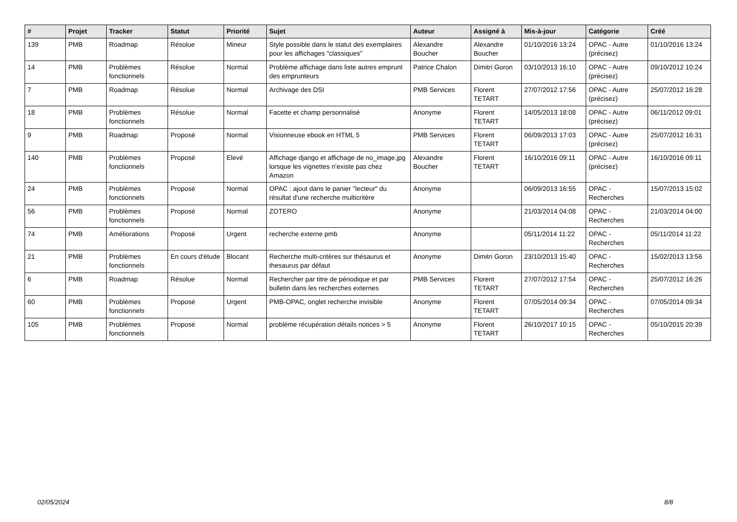| # | Projet | Tracker | Statut | Priorité | Sujet | Auteur | Assigné à | Mis-à-jour | Catégorie | Créé |
| --- | --- | --- | --- | --- | --- | --- | --- | --- | --- | --- |
| 139 | PMB | Roadmap | Résolue | Mineur | Style possible dans le statut des exemplaires pour les affichages "classiques" | Alexandre Boucher | Alexandre Boucher | 01/10/2016 13:24 | OPAC - Autre (précisez) | 01/10/2016 13:24 |
| 14 | PMB | Problèmes fonctionnels | Résolue | Normal | Problème affichage dans liste autres emprunt des emprunteurs | Patrice Chalon | Dimitri Goron | 03/10/2013 16:10 | OPAC - Autre (précisez) | 09/10/2012 10:24 |
| 7 | PMB | Roadmap | Résolue | Normal | Archivage des DSI | PMB Services | Florent TETART | 27/07/2012 17:56 | OPAC - Autre (précisez) | 25/07/2012 16:28 |
| 18 | PMB | Problèmes fonctionnels | Résolue | Normal | Facette et champ personnalisé | Anonyme | Florent TETART | 14/05/2013 18:08 | OPAC - Autre (précisez) | 06/11/2012 09:01 |
| 9 | PMB | Roadmap | Proposé | Normal | Visionneuse ebook en HTML 5 | PMB Services | Florent TETART | 06/09/2013 17:03 | OPAC - Autre (précisez) | 25/07/2012 16:31 |
| 140 | PMB | Problèmes fonctionnels | Proposé | Elevé | Affichage django et affichage de no_image.jpg lorsque les vignettes n'existe pas chez Amazon | Alexandre Boucher | Florent TETART | 16/10/2016 09:11 | OPAC - Autre (précisez) | 16/10/2016 09:11 |
| 24 | PMB | Problèmes fonctionnels | Proposé | Normal | OPAC : ajout dans le panier "lecteur" du résultat d'une recherche multicritère | Anonyme | | 06/09/2013 16:55 | OPAC - Recherches | 15/07/2013 15:02 |
| 56 | PMB | Problèmes fonctionnels | Proposé | Normal | ZOTERO | Anonyme | | 21/03/2014 04:08 | OPAC - Recherches | 21/03/2014 04:00 |
| 74 | PMB | Améliorations | Proposé | Urgent | recherche externe pmb | Anonyme | | 05/11/2014 11:22 | OPAC - Recherches | 05/11/2014 11:22 |
| 21 | PMB | Problèmes fonctionnels | En cours d'étude | Blocant | Recherche multi-critères sur thésaurus et thesaurus par défaut | Anonyme | Dimitri Goron | 23/10/2013 15:40 | OPAC - Recherches | 15/02/2013 13:56 |
| 6 | PMB | Roadmap | Résolue | Normal | Rechercher par titre de périodique et par bulletin dans les recherches externes | PMB Services | Florent TETART | 27/07/2012 17:54 | OPAC - Recherches | 25/07/2012 16:26 |
| 60 | PMB | Problèmes fonctionnels | Proposé | Urgent | PMB-OPAC, onglet recherche invisible | Anonyme | Florent TETART | 07/05/2014 09:34 | OPAC - Recherches | 07/05/2014 09:34 |
| 105 | PMB | Problèmes fonctionnels | Proposé | Normal | problème récupération détails notices > 5 | Anonyme | Florent TETART | 26/10/2017 10:15 | OPAC - Recherches | 05/10/2015 20:39 |
02/05/2024 8/8